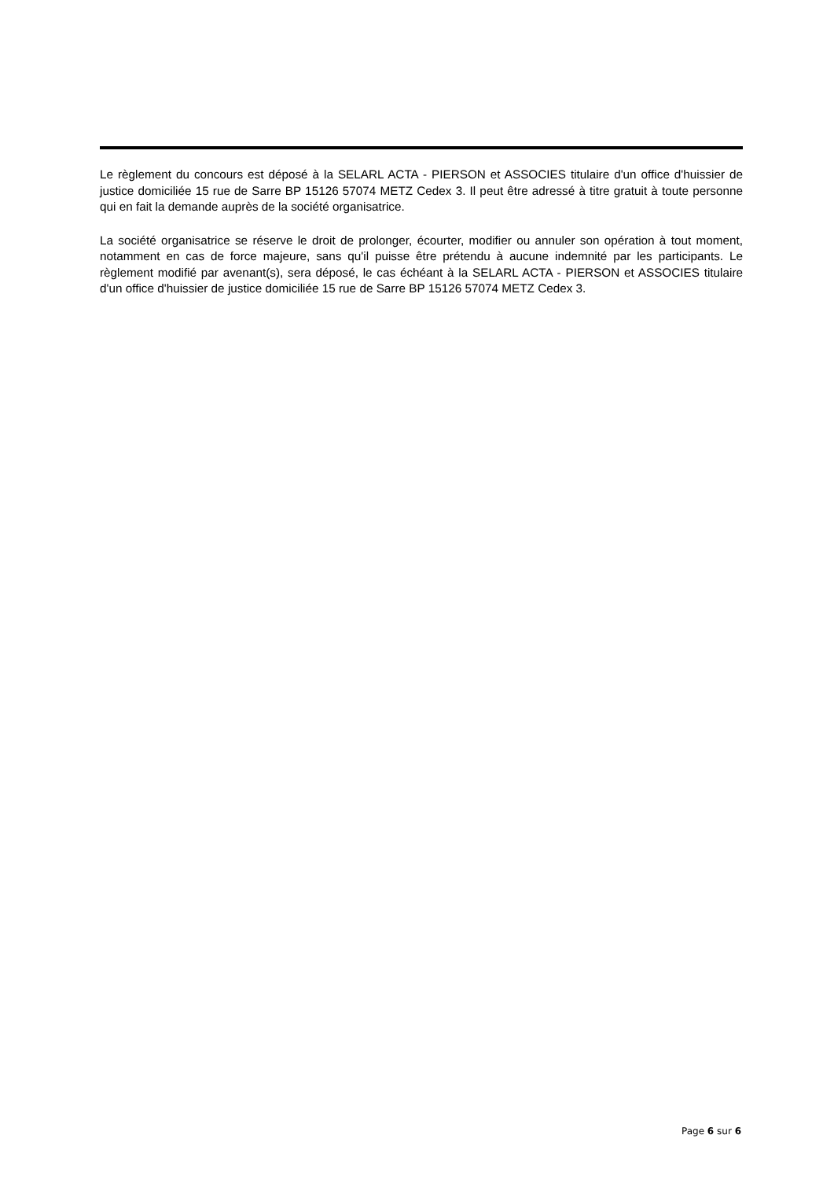Le règlement du concours est déposé à la SELARL ACTA - PIERSON et ASSOCIES titulaire d'un office d'huissier de justice domiciliée 15 rue de Sarre BP 15126 57074 METZ Cedex 3. Il peut être adressé à titre gratuit à toute personne qui en fait la demande auprès de la société organisatrice.
La société organisatrice se réserve le droit de prolonger, écourter, modifier ou annuler son opération à tout moment, notamment en cas de force majeure, sans qu'il puisse être prétendu à aucune indemnité par les participants. Le règlement modifié par avenant(s), sera déposé, le cas échéant à la SELARL ACTA - PIERSON et ASSOCIES titulaire d'un office d'huissier de justice domiciliée 15 rue de Sarre BP 15126 57074 METZ Cedex 3.
Page 6 sur 6